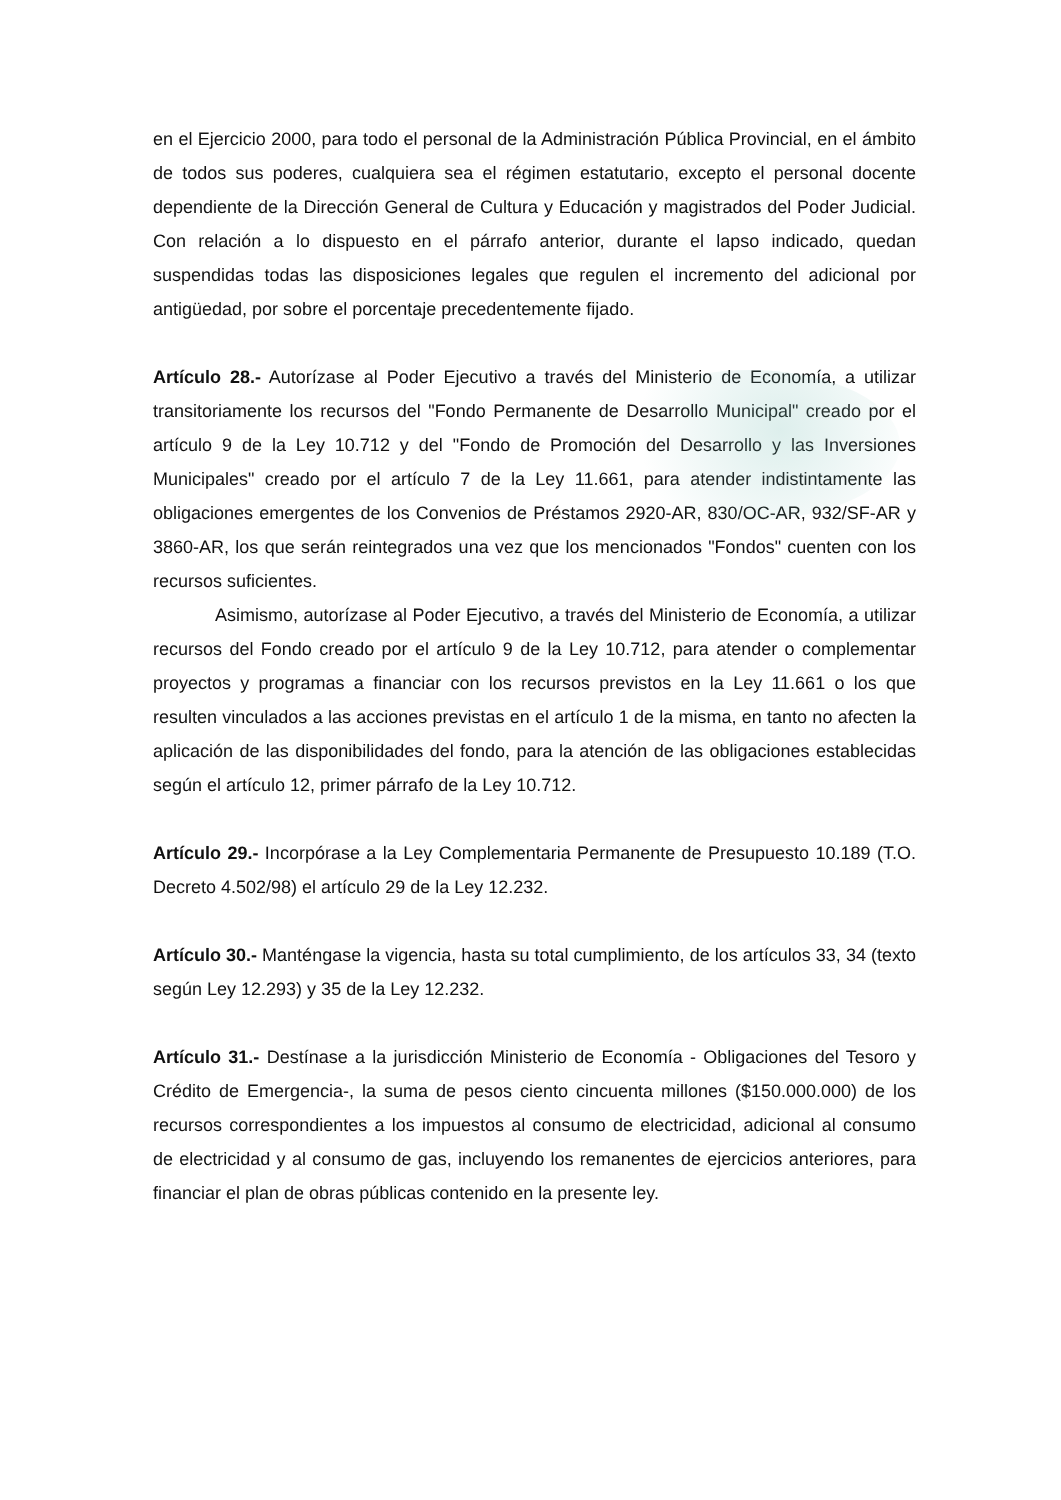en el Ejercicio 2000, para todo el personal de la Administración Pública Provincial, en el ámbito de todos sus poderes, cualquiera sea el régimen estatutario, excepto el personal docente dependiente de la Dirección General de Cultura y Educación y magistrados del Poder Judicial. Con relación a lo dispuesto en el párrafo anterior, durante el lapso indicado, quedan suspendidas todas las disposiciones legales que regulen el incremento del adicional por antigüedad, por sobre el porcentaje precedentemente fijado.
Artículo 28.- Autorízase al Poder Ejecutivo a través del Ministerio de Economía, a utilizar transitoriamente los recursos del "Fondo Permanente de Desarrollo Municipal" creado por el artículo 9 de la Ley 10.712 y del "Fondo de Promoción del Desarrollo y las Inversiones Municipales" creado por el artículo 7 de la Ley 11.661, para atender indistintamente las obligaciones emergentes de los Convenios de Préstamos 2920-AR, 830/OC-AR, 932/SF-AR y 3860-AR, los que serán reintegrados una vez que los mencionados "Fondos" cuenten con los recursos suficientes.
Asimismo, autorízase al Poder Ejecutivo, a través del Ministerio de Economía, a utilizar recursos del Fondo creado por el artículo 9 de la Ley 10.712, para atender o complementar proyectos y programas a financiar con los recursos previstos en la Ley 11.661 o los que resulten vinculados a las acciones previstas en el artículo 1 de la misma, en tanto no afecten la aplicación de las disponibilidades del fondo, para la atención de las obligaciones establecidas según el artículo 12, primer párrafo de la Ley 10.712.
Artículo 29.- Incorpórase a la Ley Complementaria Permanente de Presupuesto 10.189 (T.O. Decreto 4.502/98) el artículo 29 de la Ley 12.232.
Artículo 30.- Manténgase la vigencia, hasta su total cumplimiento, de los artículos 33, 34 (texto según Ley 12.293) y 35 de la Ley 12.232.
Artículo 31.- Destínase a la jurisdicción Ministerio de Economía - Obligaciones del Tesoro y Crédito de Emergencia-, la suma de pesos ciento cincuenta millones ($150.000.000) de los recursos correspondientes a los impuestos al consumo de electricidad, adicional al consumo de electricidad y al consumo de gas, incluyendo los remanentes de ejercicios anteriores, para financiar el plan de obras públicas contenido en la presente ley.